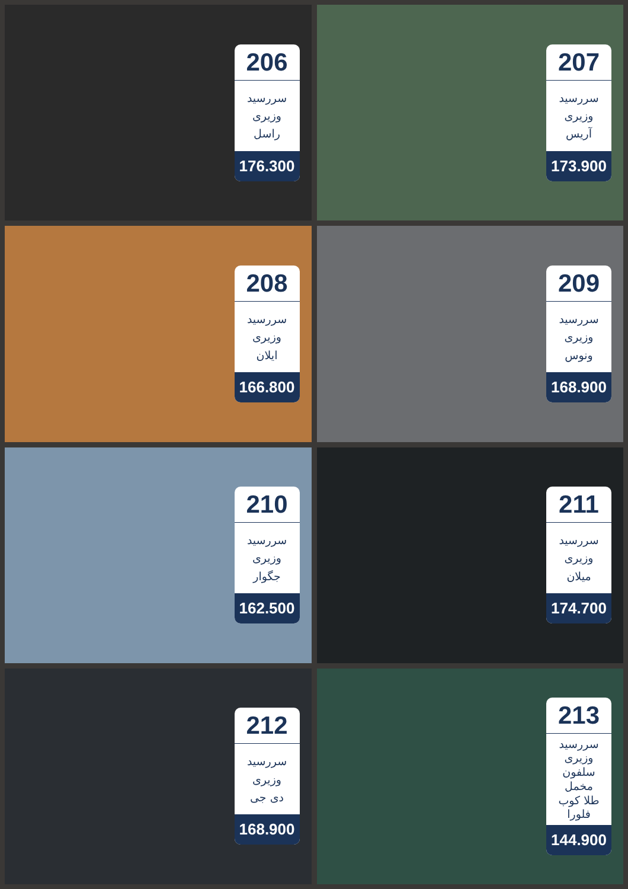206
سررسید
وزیری
راسل
176.300
207
سررسید
وزیری
آریس
173.900
208
سررسید
وزیری
ایلان
166.800
209
سررسید
وزیری
ونوس
168.900
210
سررسید
وزیری
جگوار
162.500
211
سررسید
وزیری
میلان
174.700
212
سررسید
وزیری
دی جی
168.900
213
سررسید
وزیری
سلفون
مخمل
طلا کوب
فلورا
144.900